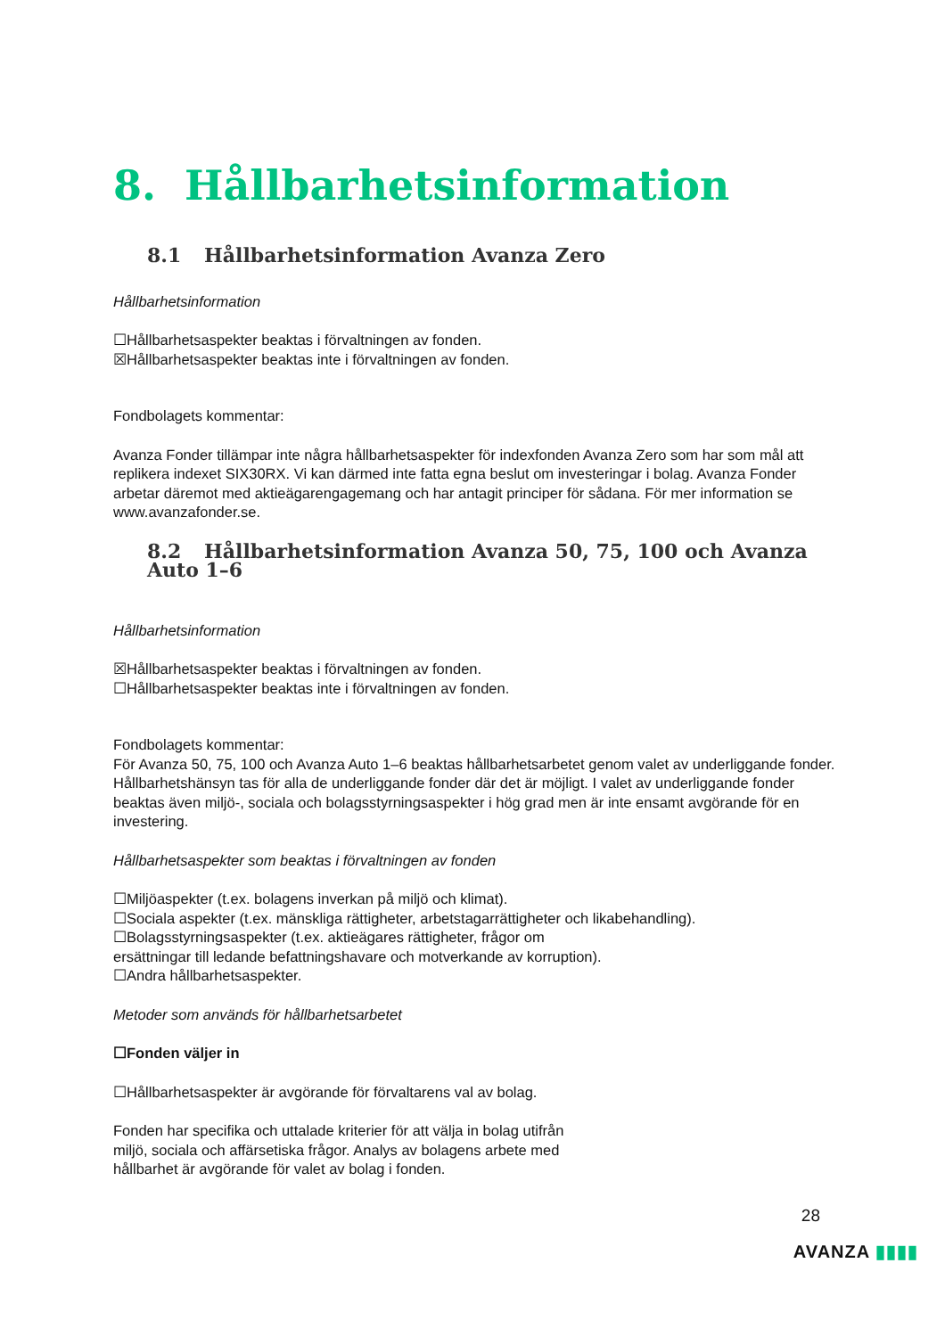8. Hållbarhetsinformation
8.1 Hållbarhetsinformation Avanza Zero
Hållbarhetsinformation
☐Hållbarhetsaspekter beaktas i förvaltningen av fonden.
☒Hållbarhetsaspekter beaktas inte i förvaltningen av fonden.
Fondbolagets kommentar:
Avanza Fonder tillämpar inte några hållbarhetsaspekter för indexfonden Avanza Zero som har som mål att replikera indexet SIX30RX. Vi kan därmed inte fatta egna beslut om investeringar i bolag. Avanza Fonder arbetar däremot med aktieägarengagemang och har antagit principer för sådana. För mer information se www.avanzafonder.se.
8.2 Hållbarhetsinformation Avanza 50, 75, 100 och Avanza Auto 1–6
Hållbarhetsinformation
☒Hållbarhetsaspekter beaktas i förvaltningen av fonden.
☐Hållbarhetsaspekter beaktas inte i förvaltningen av fonden.
Fondbolagets kommentar:
För Avanza 50, 75, 100 och Avanza Auto 1–6 beaktas hållbarhetsarbetet genom valet av underliggande fonder. Hållbarhetshänsyn tas för alla de underliggande fonder där det är möjligt. I valet av underliggande fonder beaktas även miljö-, sociala och bolagsstyrningsaspekter i hög grad men är inte ensamt avgörande för en investering.
Hållbarhetsaspekter som beaktas i förvaltningen av fonden
☐Miljöaspekter (t.ex. bolagens inverkan på miljö och klimat).
☐Sociala aspekter (t.ex. mänskliga rättigheter, arbetstagarrättigheter och likabehandling).
☐Bolagsstyrningsaspekter (t.ex. aktieägares rättigheter, frågor om
ersättningar till ledande befattningshavare och motverkande av korruption).
☐Andra hållbarhetsaspekter.
Metoder som används för hållbarhetsarbetet
☐Fonden väljer in
☐Hållbarhetsaspekter är avgörande för förvaltarens val av bolag.
Fonden har specifika och uttalade kriterier för att välja in bolag utifrån
miljö, sociala och affärsetiska frågor. Analys av bolagens arbete med
hållbarhet är avgörande för valet av bolag i fonden.
28
AVANZA ▮▮▮▮